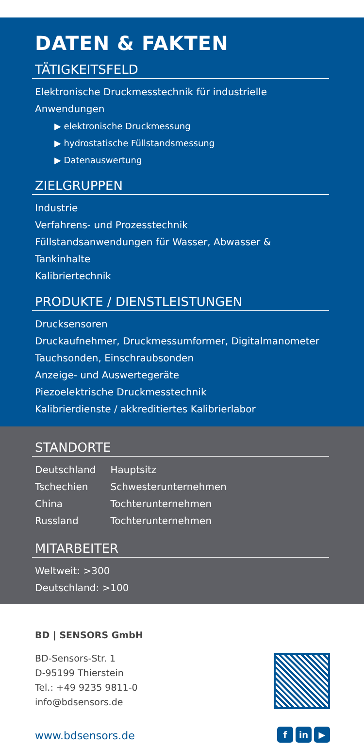DATEN & FAKTEN
TÄTIGKEITSFELD
Elektronische Druckmesstechnik für industrielle Anwendungen
▶ elektronische Druckmessung
▶ hydrostatische Füllstandsmessung
▶ Datenauswertung
ZIELGRUPPEN
Industrie
Verfahrens- und Prozesstechnik
Füllstandsanwendungen für Wasser, Abwasser & Tankinhalte
Kalibriertechnik
PRODUKTE / DIENSTLEISTUNGEN
Drucksensoren
Druckaufnehmer, Druckmessumformer, Digitalmanometer
Tauchsonden, Einschraubsonden
Anzeige- und Auswertegeräte
Piezoelektrische Druckmesstechnik
Kalibrierdienste / akkreditiertes Kalibrierlabor
STANDORTE
| Deutschland | Hauptsitz |
| Tschechien | Schwesterunternehmen |
| China | Tochterunternehmen |
| Russland | Tochterunternehmen |
MITARBEITER
Weltweit: >300
Deutschland: >100
BD | SENSORS GmbH
BD-Sensors-Str. 1
D-95199 Thierstein
Tel.: +49 9235 9811-0
info@bdsensors.de
www.bdsensors.de
fin ▶